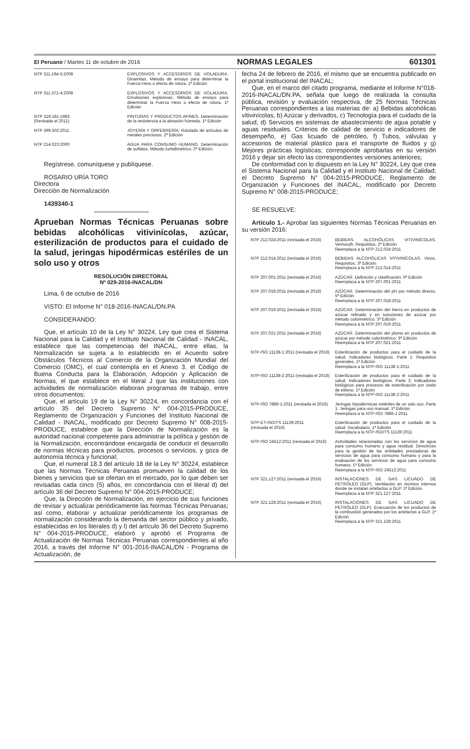El Peruano / Martes 11 de octubre de 2016 NORMAS LEGALES 601301
| NTP 311.194-5:2008 | EXPLOSIVOS Y ACCESORIOS DE VOLADURA. Dinamitas. Método de ensayo para determinar la Fuerza Hess o efecto de rotura. 1ª Edición |
| NTP 311.371-4:2008 | EXPLOSIVOS Y ACCESORIOS DE VOLADURA. Emulsiones explosivas. Método de ensayo para determinar la Fuerza Hess o efecto de rotura. 1ª Edición |
| NTP 319.181:1983 (Revisada el 2011) | PINTURAS Y PRODUCTOS AFINES. Determinación de la resistencia a la abrasión húmeda. 1ª Edición |
| NTP 399.502:2011 | JOYERÍA Y ORFEBRERÍA. Rotulado de artículos de metales preciosos. 2ª Edición |
| NTP 214.023:2000 | AGUA PARA CONSUMO HUMANO. Determinación de sulfatos. Método turbidimétrico. 2ª Edición. |
Regístrese, comuníquese y publíquese.
ROSARIO URÍA TORO
Directora
Dirección de Normalización
1439340-1
Aprueban Normas Técnicas Peruanas sobre bebidas alcohólicas vitivinícolas, azúcar, esterilización de productos para el cuidado de la salud, jeringas hipodérmicas estériles de un solo uso y otros
RESOLUCIÓN DIRECTORAL
Nº 029-2016-INACAL/DN
Lima, 6 de octubre de 2016
VISTO: El Informe N° 018-2016-INACAL/DN.PA
CONSIDERANDO:
Que, el artículo 10 de la Ley N° 30224, Ley que crea el Sistema Nacional para la Calidad y el Instituto Nacional de Calidad - INACAL, establece que las competencias del INACAL, entre ellas, la Normalización se sujeta a lo establecido en el Acuerdo sobre Obstáculos Técnicos al Comercio de la Organización Mundial del Comercio (OMC), el cual contempla en el Anexo 3, el Código de Buena Conducta para la Elaboración, Adopción y Aplicación de Normas, el que establece en el literal J que las instituciones con actividades de normalización elaboran programas de trabajo, entre otros documentos;
Que, el artículo 19 de la Ley N° 30224, en concordancia con el artículo 35 del Decreto Supremo N° 004-2015-PRODUCE, Reglamento de Organización y Funciones del Instituto Nacional de Calidad - INACAL, modificado por Decreto Supremo N° 008-2015-PRODUCE, establece que la Dirección de Normalización es la autoridad nacional competente para administrar la política y gestión de la Normalización, encontrándose encargada de conducir el desarrollo de normas técnicas para productos, procesos o servicios, y goza de autonomía técnica y funcional;
Que, el numeral 18.3 del artículo 18 de la Ley N° 30224, establece que las Normas Técnicas Peruanas promueven la calidad de los bienes y servicios que se ofertan en el mercado, por lo que deben ser revisadas cada cinco (5) años, en concordancia con el literal d) del artículo 36 del Decreto Supremo N° 004-2015-PRODUCE;
Que, la Dirección de Normalización, en ejercicio de sus funciones de revisar y actualizar periódicamente las Normas Técnicas Peruanas; así como, elaborar y actualizar periódicamente los programas de normalización considerando la demanda del sector público y privado, establecidas en los literales d) y l) del artículo 36 del Decreto Supremo N° 004-2015-PRODUCE, elaboró y aprobó el Programa de Actualización de Normas Técnicas Peruanas correspondientes al año 2016, a través del Informe N° 001-2016-INACAL/DN - Programa de Actualización, de
fecha 24 de febrero de 2016, el mismo que se encuentra publicado en el portal institucional del INACAL;
Que, en el marco del citado programa, mediante el Informe N°018-2016-INACAL/DN.PA, señala que luego de realizada la consulta pública, revisión y evaluación respectiva, de 25 Normas Técnicas Peruanas correspondientes a las materias de: a) Bebidas alcohólicas vitivinícolas, b) Azúcar y derivados, c) Tecnología para el cuidado de la salud, d) Servicios en sistemas de abastecimiento de agua potable y aguas residuales. Criterios de calidad de servicio e indicadores de desempeño, e) Gas licuado de petróleo, f) Tubos, válvulas y accesorios de material plástico para el transporte de fluidos y g) Mejores prácticas logísticas; corresponde aprobarlas en su versión 2016 y dejar sin efecto las correspondientes versiones anteriores;
De conformidad con lo dispuesto en la Ley N° 30224, Ley que crea el Sistema Nacional para la Calidad y el Instituto Nacional de Calidad; el Decreto Supremo N° 004-2015-PRODUCE, Reglamento de Organización y Funciones del INACAL, modificado por Decreto Supremo N° 008-2015-PRODUCE;
SE RESUELVE:
Artículo 1.- Aprobar las siguientes Normas Técnicas Peruanas en su versión 2016:
| NTP 212.024:2011 (revisada el 2016) | BEBIDAS ALCOHÓLICAS VITIVINÍCOLAS. Vermouth. Requisitos. 2ª Edición Reemplaza a la NTP 212.024:2011 |
| NTP 212.014:2011 (revisada el 2016) | BEBIDAS ALCOHÓLICAS VITIVINÍCOLAS. Vinos. Requisitos. 3ª Edición Reemplaza a la NTP 212.014:2011 |
| NTP 207.001:2011 (revisada el 2016) | AZÚCAR. Definición y clasificación. 6ª Edición Reemplaza a la NTP 207.001:2011 |
| NTP 207.018:2011 (revisada el 2016) | AZÚCAR. Determinación del pH por método directo. 5ª Edición Reemplaza a la NTP 207.018:2011 |
| NTP 207.019:2011 (revisada el 2016) | AZÚCAR. Determinación del hierro en productos de azúcar refinado y en soluciones de azúcar por método colorimétrico. 3ª Edición Reemplaza a la NTP 207.019:2011 |
| NTP 207.021:2011 (revisada el 2016) | AZÚCAR. Determinación del plomo en productos de azúcar por método colorimétrico. 3ª Edición Reemplaza a la NTP 207.021:2011 |
| NTP-ISO 11138-1:2011 (revisada el 2016) | Esterilización de productos para el cuidado de la salud. Indicadores biológicos. Parte 1: Requisitos generales. 1ª Edición Reemplaza a la NTP-ISO 11138-1:2011 |
| NTP-ISO 11138-2:2011 (revisada el 2016) | Esterilización de productos para el cuidado de la salud. Indicadores biológicos. Parte 2: Indicadores biológicos para procesos de esterilización por óxido de etileno. 1ª Edición Reemplaza a la NTP-ISO 11138-2:2011 |
| NTP-ISO 7886-1:2011 (revisada el 2016) | Jeringas hipodérmicas estériles de un solo uso. Parte 1: Jeringas para uso manual. 1ª Edición Reemplaza a la NTP-ISO 7886-1:2011 |
| NTP-ET-ISO/TS 11139:2011 (revisada el 2016) | Esterilización de productos para el cuidado de la salud. Vocabulario. 1ª Edición Reemplaza a la NTP-ISO/TS 11139:2011 |
| NTP-ISO 24512:2011 (revisada el 2016) | Actividades relacionadas con los servicios de agua para consumo humano y agua residual. Directrices para la gestión de las entidades prestadoras de servicios de agua para consumo humano y para la evaluación de los servicios de agua para consumo humano. 1ª Edición Reemplaza a la NTP-ISO 24512:2011 |
| NTP 321.127:2011 (revisada el 2016) | INSTALACIONES DE GAS LICUADO DE PETRÓLEO (GLP). Ventilación en recintos internos donde se instalan artefactos a GLP. 1ª Edición Reemplaza a la NTP 321.127:2011 |
| NTP 321.128:2011 (revisada el 2016) | INSTALACIONES DE GAS LICUADO DE PETRÓLEO (GLP). Evacuación de los productos de la combustión generados por los artefactos a GLP. 1ª Edición Reemplaza a la NTP 321.128:2011 |